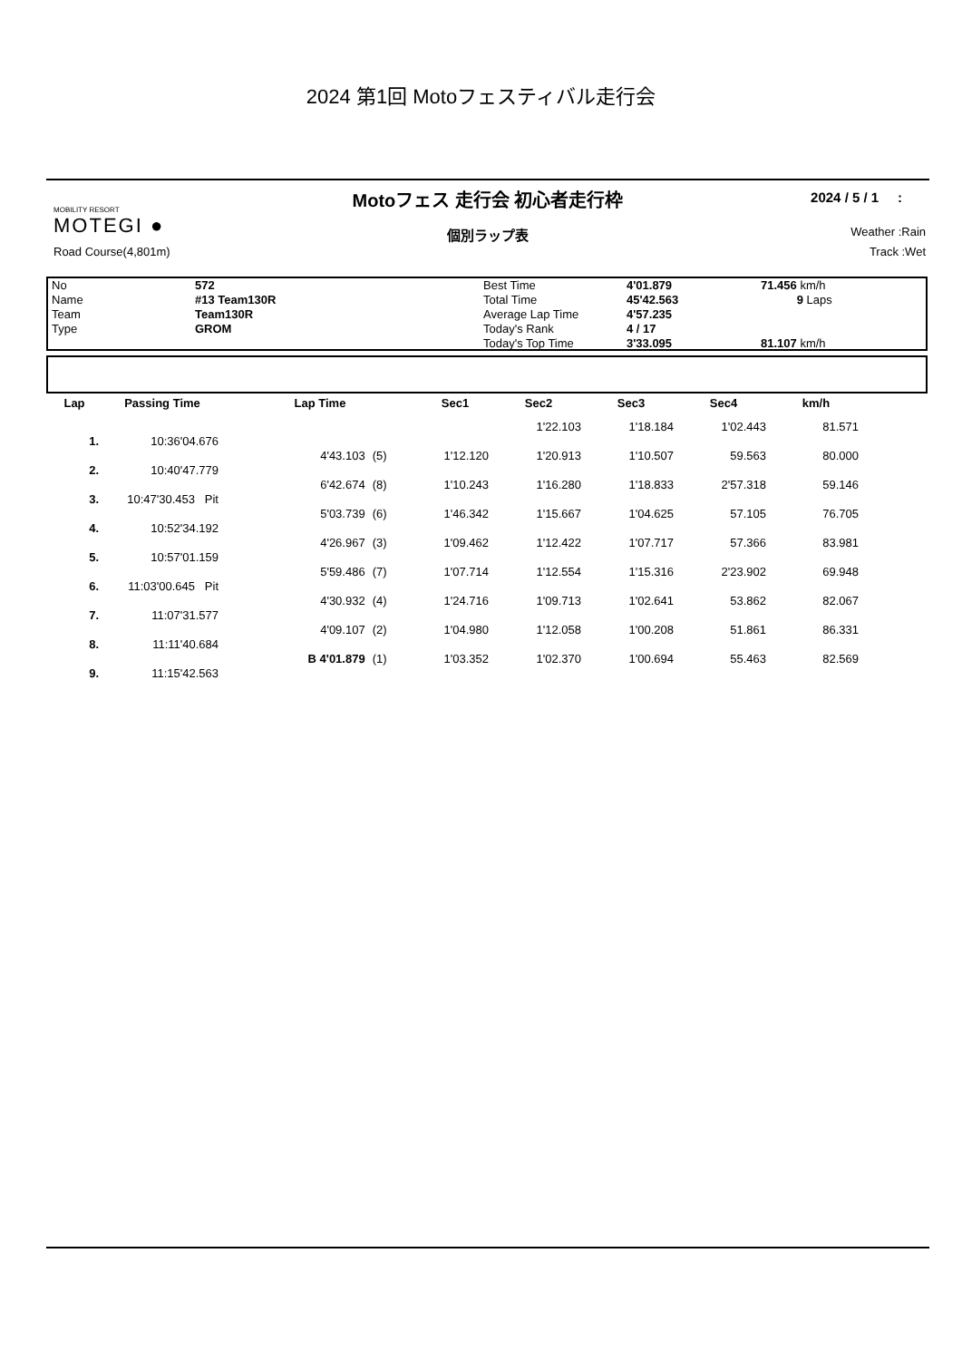2024 第1回 Motoフェスティバル走行会
Motoフェス 走行会 初心者走行枠
2024 / 5 / 1 :
MOBILITY RESORT
MOTEGI ●
Road Course(4,801m)
個別ラップ表
Weather :Rain
Track :Wet
| No | 572 | Best Time | 4'01.879 | 71.456 km/h |
| Name | #13 Team130R | Total Time | 45'42.563 | 9 Laps |
| Team | Team130R | Average Lap Time | 4'57.235 | |
| Type | GROM | Today's Rank | 4 / 17 | |
| | | Today's Top Time | 3'33.095 | 81.107 km/h |
| Lap | Passing Time | Lap Time | | Sec1 | Sec2 | Sec3 | Sec4 | km/h |
| --- | --- | --- | --- | --- | --- | --- | --- | --- |
| | | | | | 1'22.103 | 1'18.184 | 1'02.443 | 81.571 |
| 1. | 10:36'04.676 | | | | | | | |
| | | 4'43.103 | (5) | 1'12.120 | 1'20.913 | 1'10.507 | 59.563 | 80.000 |
| 2. | 10:40'47.779 | | | | | | | |
| | | 6'42.674 | (8) | 1'10.243 | 1'16.280 | 1'18.833 | 2'57.318 | 59.146 |
| 3. | 10:47'30.453 Pit | | | | | | | |
| | | 5'03.739 | (6) | 1'46.342 | 1'15.667 | 1'04.625 | 57.105 | 76.705 |
| 4. | 10:52'34.192 | | | | | | | |
| | | 4'26.967 | (3) | 1'09.462 | 1'12.422 | 1'07.717 | 57.366 | 83.981 |
| 5. | 10:57'01.159 | | | | | | | |
| | | 5'59.486 | (7) | 1'07.714 | 1'12.554 | 1'15.316 | 2'23.902 | 69.948 |
| 6. | 11:03'00.645 Pit | | | | | | | |
| | | 4'30.932 | (4) | 1'24.716 | 1'09.713 | 1'02.641 | 53.862 | 82.067 |
| 7. | 11:07'31.577 | | | | | | | |
| | | 4'09.107 | (2) | 1'04.980 | 1'12.058 | 1'00.208 | 51.861 | 86.331 |
| 8. | 11:11'40.684 | | | | | | | |
| | | B 4'01.879 | (1) | 1'03.352 | 1'02.370 | 1'00.694 | 55.463 | 82.569 |
| 9. | 11:15'42.563 | | | | | | | |